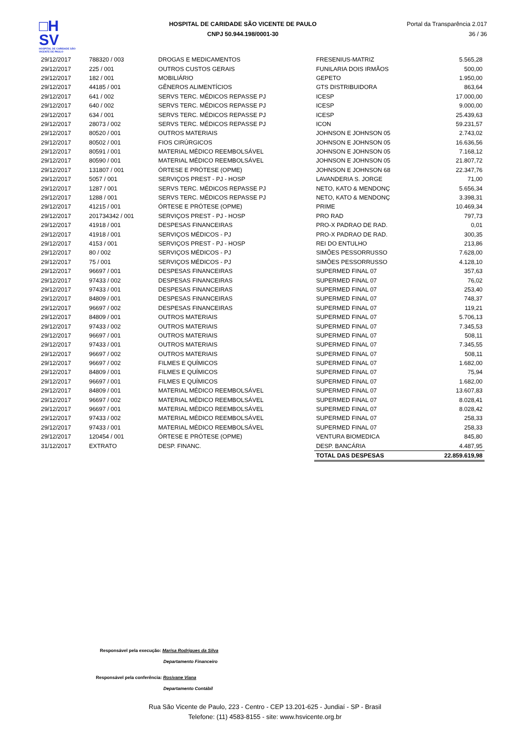□H
SV
HOSPITAL DE CARIDADE SÃO VICENTE DE PAULO
HOSPITAL DE CARIDADE SÃO VICENTE DE PAULO
CNPJ 50.944.198/0001-30
Portal da Transparência 2.017
36 / 36
| 29/12/2017 | 788320 / 003 | DROGAS E MEDICAMENTOS | FRESENIUS-MATRIZ | 5.565,28 |
| 29/12/2017 | 225 / 001 | OUTROS CUSTOS GERAIS | FUNILARIA DOIS IRMÃOS | 500,00 |
| 29/12/2017 | 182 / 001 | MOBILIÁRIO | GEPETO | 1.950,00 |
| 29/12/2017 | 44185 / 001 | GÊNEROS ALIMENTÍCIOS | GTS DISTRIBUIDORA | 863,64 |
| 29/12/2017 | 641 / 002 | SERVS TERC. MÉDICOS REPASSE PJ | ICESP | 17.000,00 |
| 29/12/2017 | 640 / 002 | SERVS TERC. MÉDICOS REPASSE PJ | ICESP | 9.000,00 |
| 29/12/2017 | 634 / 001 | SERVS TERC. MÉDICOS REPASSE PJ | ICESP | 25.439,63 |
| 29/12/2017 | 28073 / 002 | SERVS TERC. MÉDICOS REPASSE PJ | ICON | 59.231,57 |
| 29/12/2017 | 80520 / 001 | OUTROS MATERIAIS | JOHNSON E JOHNSON 05 | 2.743,02 |
| 29/12/2017 | 80502 / 001 | FIOS CIRÚRGICOS | JOHNSON E JOHNSON 05 | 16.636,56 |
| 29/12/2017 | 80591 / 001 | MATERIAL MÉDICO REEMBOLSÁVEL | JOHNSON E JOHNSON 05 | 7.168,12 |
| 29/12/2017 | 80590 / 001 | MATERIAL MÉDICO REEMBOLSÁVEL | JOHNSON E JOHNSON 05 | 21.807,72 |
| 29/12/2017 | 131807 / 001 | ÓRTESE E PRÓTESE (OPME) | JOHNSON E JOHNSON 68 | 22.347,76 |
| 29/12/2017 | 5057 / 001 | SERVIÇOS PREST - PJ - HOSP | LAVANDERIA S. JORGE | 71,00 |
| 29/12/2017 | 1287 / 001 | SERVS TERC. MÉDICOS REPASSE PJ | NETO, KATO & MENDONÇ | 5.656,34 |
| 29/12/2017 | 1288 / 001 | SERVS TERC. MÉDICOS REPASSE PJ | NETO, KATO & MENDONÇ | 3.398,31 |
| 29/12/2017 | 41215 / 001 | ÓRTESE E PRÓTESE (OPME) | PRIME | 10.469,34 |
| 29/12/2017 | 201734342 / 001 | SERVIÇOS PREST - PJ - HOSP | PRO RAD | 797,73 |
| 29/12/2017 | 41918 / 001 | DESPESAS FINANCEIRAS | PRO-X PADRAO DE RAD. | 0,01 |
| 29/12/2017 | 41918 / 001 | SERVIÇOS MÉDICOS - PJ | PRO-X PADRAO DE RAD. | 300,35 |
| 29/12/2017 | 4153 / 001 | SERVIÇOS PREST - PJ - HOSP | REI DO ENTULHO | 213,86 |
| 29/12/2017 | 80 / 002 | SERVIÇOS MÉDICOS - PJ | SIMÕES PESSORRUSSO | 7.628,00 |
| 29/12/2017 | 75 / 001 | SERVIÇOS MÉDICOS - PJ | SIMÕES PESSORRUSSO | 4.128,10 |
| 29/12/2017 | 96697 / 001 | DESPESAS FINANCEIRAS | SUPERMED FINAL 07 | 357,63 |
| 29/12/2017 | 97433 / 002 | DESPESAS FINANCEIRAS | SUPERMED FINAL 07 | 76,02 |
| 29/12/2017 | 97433 / 001 | DESPESAS FINANCEIRAS | SUPERMED FINAL 07 | 253,40 |
| 29/12/2017 | 84809 / 001 | DESPESAS FINANCEIRAS | SUPERMED FINAL 07 | 748,37 |
| 29/12/2017 | 96697 / 002 | DESPESAS FINANCEIRAS | SUPERMED FINAL 07 | 119,21 |
| 29/12/2017 | 84809 / 001 | OUTROS MATERIAIS | SUPERMED FINAL 07 | 5.706,13 |
| 29/12/2017 | 97433 / 002 | OUTROS MATERIAIS | SUPERMED FINAL 07 | 7.345,53 |
| 29/12/2017 | 96697 / 001 | OUTROS MATERIAIS | SUPERMED FINAL 07 | 508,11 |
| 29/12/2017 | 97433 / 001 | OUTROS MATERIAIS | SUPERMED FINAL 07 | 7.345,55 |
| 29/12/2017 | 96697 / 002 | OUTROS MATERIAIS | SUPERMED FINAL 07 | 508,11 |
| 29/12/2017 | 96697 / 002 | FILMES E QUÍMICOS | SUPERMED FINAL 07 | 1.682,00 |
| 29/12/2017 | 84809 / 001 | FILMES E QUÍMICOS | SUPERMED FINAL 07 | 75,94 |
| 29/12/2017 | 96697 / 001 | FILMES E QUÍMICOS | SUPERMED FINAL 07 | 1.682,00 |
| 29/12/2017 | 84809 / 001 | MATERIAL MÉDICO REEMBOLSÁVEL | SUPERMED FINAL 07 | 13.607,83 |
| 29/12/2017 | 96697 / 002 | MATERIAL MÉDICO REEMBOLSÁVEL | SUPERMED FINAL 07 | 8.028,41 |
| 29/12/2017 | 96697 / 001 | MATERIAL MÉDICO REEMBOLSÁVEL | SUPERMED FINAL 07 | 8.028,42 |
| 29/12/2017 | 97433 / 002 | MATERIAL MÉDICO REEMBOLSÁVEL | SUPERMED FINAL 07 | 258,33 |
| 29/12/2017 | 97433 / 001 | MATERIAL MÉDICO REEMBOLSÁVEL | SUPERMED FINAL 07 | 258,33 |
| 29/12/2017 | 120454 / 001 | ÓRTESE E PRÓTESE (OPME) | VENTURA BIOMEDICA | 845,80 |
| 31/12/2017 | EXTRATO | DESP. FINANC. | DESP. BANCÁRIA | 4.487,95 |
| | | | TOTAL DAS DESPESAS | 22.859.619,98 |
Responsável pela execução: Marisa Rodrigues da Silva
Departamento Financeiro
Responsável pela conferência: Rosivane Viana
Departamento Contábil
Rua São Vicente de Paulo, 223 - Centro - CEP 13.201-625 - Jundiaí - SP - Brasil
Telefone: (11) 4583-8155 - site: www.hsvicente.org.br